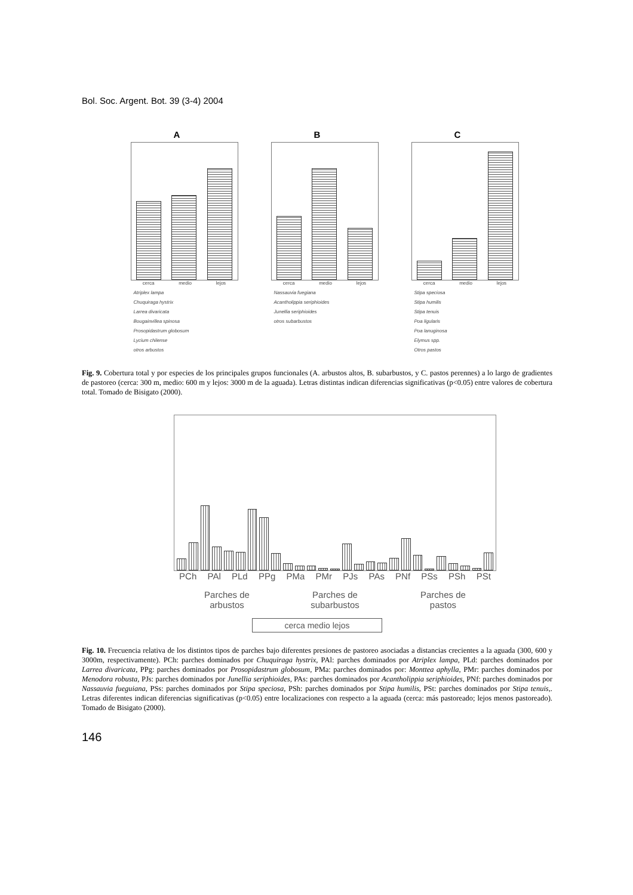Bol. Soc. Argent. Bot. 39 (3-4) 2004
A
cerca medio lejos
Atriplex lampa
Chuquiraga hystrix
Larrea divaricata
Bougainvillea spinosa
Prosopidastrum globosum
Lycium chilense
otros arbustos
B
cerca medio lejos
Nassauvia fuegiana
Acantholippia seriphioides
Junellia seriphioides
otros subarbustos
C
cerca medio lejos
Stipa speciosa
Stipa humilis
Stipa tenuis
Poa ligularis
Poa lanuginosa
Elymus spp.
Otros pastos
Fig. 9. Cobertura total y por especies de los principales grupos funcionales (A. arbustos altos, B. subarbustos, y C. pastos perennes) a lo largo de gradientes de pastoreo (cerca: 300 m, medio: 600 m y lejos: 3000 m de la aguada). Letras distintas indican diferencias significativas (p<0.05) entre valores de cobertura total. Tomado de Bisigato (2000).
PCh PAl PLd PPg PMa PMr PJs PAs PNf PSs PSh PSt
Parches de
arbustos Parches de
subarbustos Parches de
pastos
cerca medio lejos
Fig. 10. Frecuencia relativa de los distintos tipos de parches bajo diferentes presiones de pastoreo asociadas a distancias crecientes a la aguada (300, 600 y 3000m, respectivamente). PCh: parches dominados por Chuquiraga hystrix, PAl: parches dominados por Atriplex lampa, PLd: parches dominados por Larrea divaricata, PPg: parches dominados por Prosopidastrum globosum, PMa: parches dominados por: Monttea aphylla, PMr: parches dominados por Menodora robusta, PJs: parches dominados por Junellia seriphioides, PAs: parches dominados por Acantholippia seriphioides, PNf: parches dominados por Nassauvia fueguiana, PSs: parches dominados por Stipa speciosa, PSh: parches dominados por Stipa humilis, PSt: parches dominados por Stipa tenuis,. Letras diferentes indican diferencias significativas (p<0.05) entre localizaciones con respecto a la aguada (cerca: más pastoreado; lejos menos pastoreado). Tomado de Bisigato (2000).
146